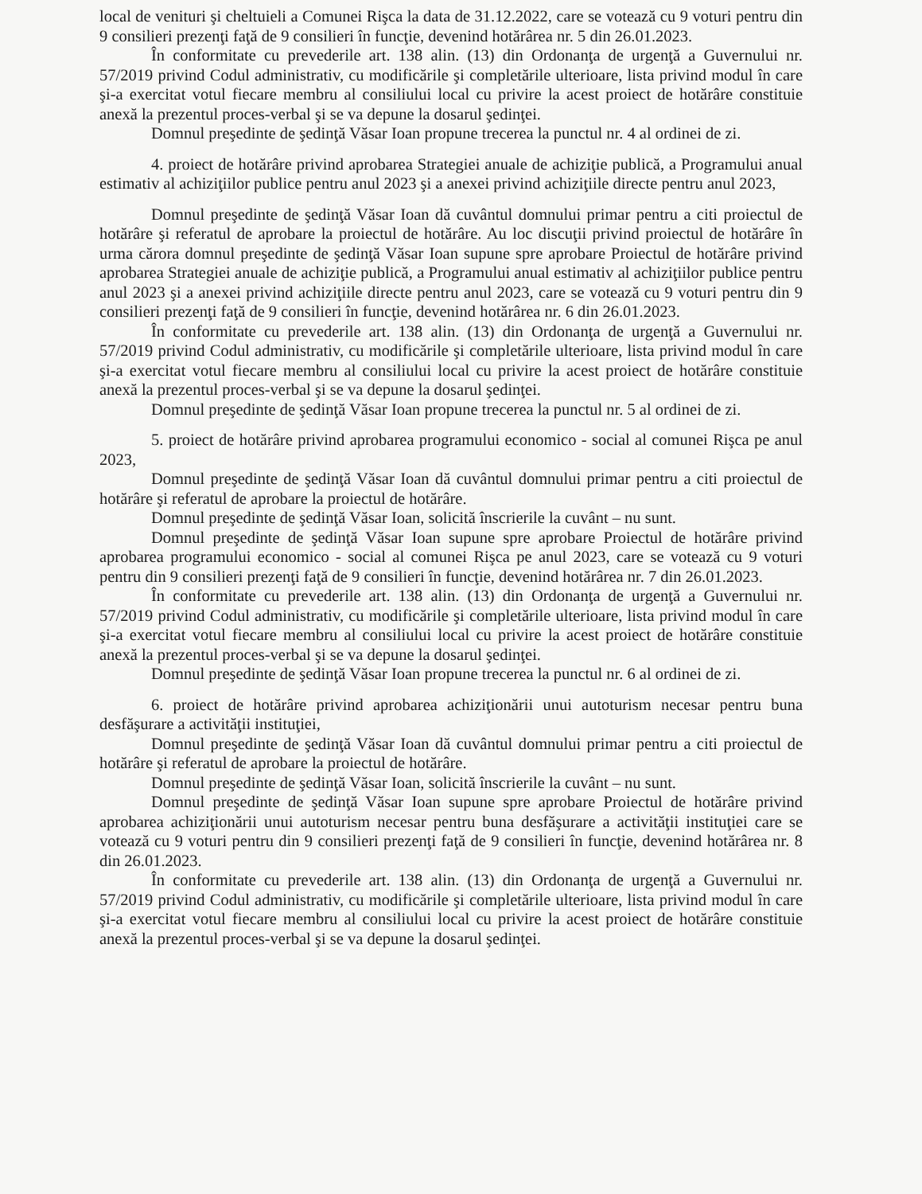local de venituri şi cheltuieli a Comunei Rişca la data de 31.12.2022, care se votează cu 9 voturi pentru din 9 consilieri prezenţi faţă de 9 consilieri în funcţie, devenind hotărârea nr. 5 din 26.01.2023.
În conformitate cu prevederile art. 138 alin. (13) din Ordonanţa de urgenţă a Guvernului nr. 57/2019 privind Codul administrativ, cu modificările şi completările ulterioare, lista privind modul în care şi-a exercitat votul fiecare membru al consiliului local cu privire la acest proiect de hotărâre constituie anexă la prezentul proces-verbal şi se va depune la dosarul şedinţei.
Domnul preşedinte de şedinţă Văsar Ioan propune trecerea la punctul nr. 4 al ordinei de zi.
4. proiect de hotărâre privind aprobarea Strategiei anuale de achiziţie publică, a Programului anual estimativ al achiziţiilor publice pentru anul 2023 şi a anexei privind achiziţiile directe pentru anul 2023,
Domnul preşedinte de şedinţă Văsar Ioan dă cuvântul domnului primar pentru a citi proiectul de hotărâre şi referatul de aprobare la proiectul de hotărâre. Au loc discuţii privind proiectul de hotărâre în urma cărora domnul preşedinte de şedinţă Văsar Ioan supune spre aprobare Proiectul de hotărâre privind aprobarea Strategiei anuale de achiziţie publică, a Programului anual estimativ al achiziţiilor publice pentru anul 2023 şi a anexei privind achiziţiile directe pentru anul 2023, care se votează cu 9 voturi pentru din 9 consilieri prezenţi faţă de 9 consilieri în funcţie, devenind hotărârea nr. 6 din 26.01.2023.
În conformitate cu prevederile art. 138 alin. (13) din Ordonanţa de urgenţă a Guvernului nr. 57/2019 privind Codul administrativ, cu modificările şi completările ulterioare, lista privind modul în care şi-a exercitat votul fiecare membru al consiliului local cu privire la acest proiect de hotărâre constituie anexă la prezentul proces-verbal şi se va depune la dosarul şedinţei.
Domnul preşedinte de şedinţă Văsar Ioan propune trecerea la punctul nr. 5 al ordinei de zi.
5. proiect de hotărâre privind aprobarea programului economico - social al comunei Rişca pe anul 2023,
Domnul preşedinte de şedinţă Văsar Ioan dă cuvântul domnului primar pentru a citi proiectul de hotărâre şi referatul de aprobare la proiectul de hotărâre.
Domnul preşedinte de şedinţă Văsar Ioan, solicită înscrierile la cuvânt – nu sunt.
Domnul preşedinte de şedinţă Văsar Ioan supune spre aprobare Proiectul de hotărâre privind aprobarea programului economico - social al comunei Rişca pe anul 2023, care se votează cu 9 voturi pentru din 9 consilieri prezenţi faţă de 9 consilieri în funcţie, devenind hotărârea nr. 7 din 26.01.2023.
În conformitate cu prevederile art. 138 alin. (13) din Ordonanţa de urgenţă a Guvernului nr. 57/2019 privind Codul administrativ, cu modificările şi completările ulterioare, lista privind modul în care şi-a exercitat votul fiecare membru al consiliului local cu privire la acest proiect de hotărâre constituie anexă la prezentul proces-verbal şi se va depune la dosarul şedinţei.
Domnul preşedinte de şedinţă Văsar Ioan propune trecerea la punctul nr. 6 al ordinei de zi.
6. proiect de hotărâre privind aprobarea achiziţionării unui autoturism necesar pentru buna desfăşurare a activităţii instituţiei,
Domnul preşedinte de şedinţă Văsar Ioan dă cuvântul domnului primar pentru a citi proiectul de hotărâre şi referatul de aprobare la proiectul de hotărâre.
Domnul preşedinte de şedinţă Văsar Ioan, solicită înscrierile la cuvânt – nu sunt.
Domnul preşedinte de şedinţă Văsar Ioan supune spre aprobare Proiectul de hotărâre privind aprobarea achiziţionării unui autoturism necesar pentru buna desfăşurare a activităţii instituţiei care se votează cu 9 voturi pentru din 9 consilieri prezenţi faţă de 9 consilieri în funcţie, devenind hotărârea nr. 8 din 26.01.2023.
În conformitate cu prevederile art. 138 alin. (13) din Ordonanţa de urgenţă a Guvernului nr. 57/2019 privind Codul administrativ, cu modificările şi completările ulterioare, lista privind modul în care şi-a exercitat votul fiecare membru al consiliului local cu privire la acest proiect de hotărâre constituie anexă la prezentul proces-verbal şi se va depune la dosarul şedinţei.